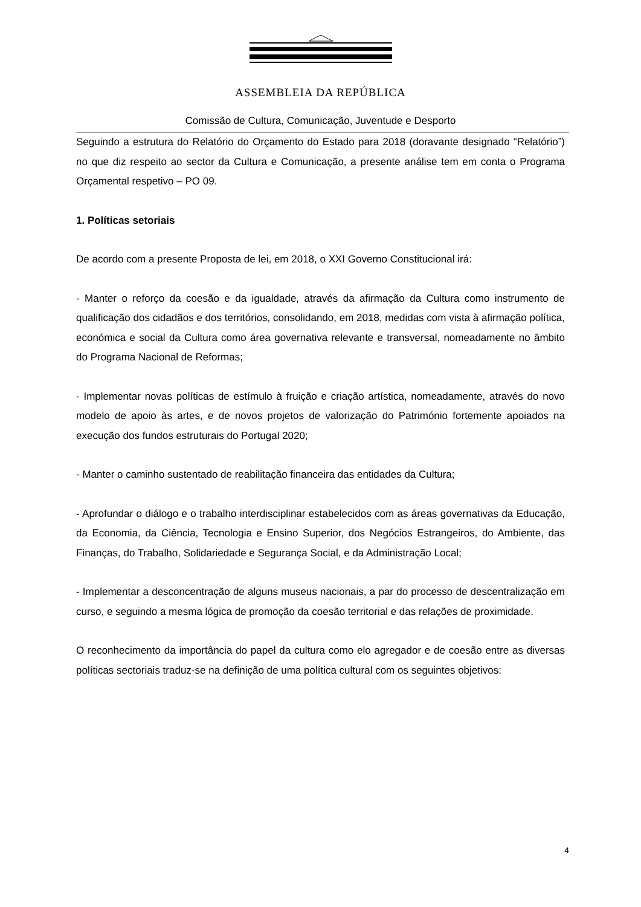ASSEMBLEIA DA REPÚBLICA
Comissão de Cultura, Comunicação, Juventude e Desporto
Seguindo a estrutura do Relatório do Orçamento do Estado para 2018 (doravante designado “Relatório”) no que diz respeito ao sector da Cultura e Comunicação, a presente análise tem em conta o Programa Orçamental respetivo – PO 09.
1. Políticas setoriais
De acordo com a presente Proposta de lei, em 2018, o XXI Governo Constitucional irá:
- Manter o reforço da coesão e da igualdade, através da afirmação da Cultura como instrumento de qualificação dos cidadãos e dos territórios, consolidando, em 2018, medidas com vista à afirmação política, económica e social da Cultura como área governativa relevante e transversal, nomeadamente no âmbito do Programa Nacional de Reformas;
- Implementar novas políticas de estímulo à fruição e criação artística, nomeadamente, através do novo modelo de apoio às artes, e de novos projetos de valorização do Património fortemente apoiados na execução dos fundos estruturais do Portugal 2020;
- Manter o caminho sustentado de reabilitação financeira das entidades da Cultura;
- Aprofundar o diálogo e o trabalho interdisciplinar estabelecidos com as áreas governativas da Educação, da Economia, da Ciência, Tecnologia e Ensino Superior, dos Negócios Estrangeiros, do Ambiente, das Finanças, do Trabalho, Solidariedade e Segurança Social, e da Administração Local;
- Implementar a desconcentração de alguns museus nacionais, a par do processo de descentralização em curso, e seguindo a mesma lógica de promoção da coesão territorial e das relações de proximidade.
O reconhecimento da importância do papel da cultura como elo agregador e de coesão entre as diversas políticas sectoriais traduz-se na definição de uma política cultural com os seguintes objetivos:
4